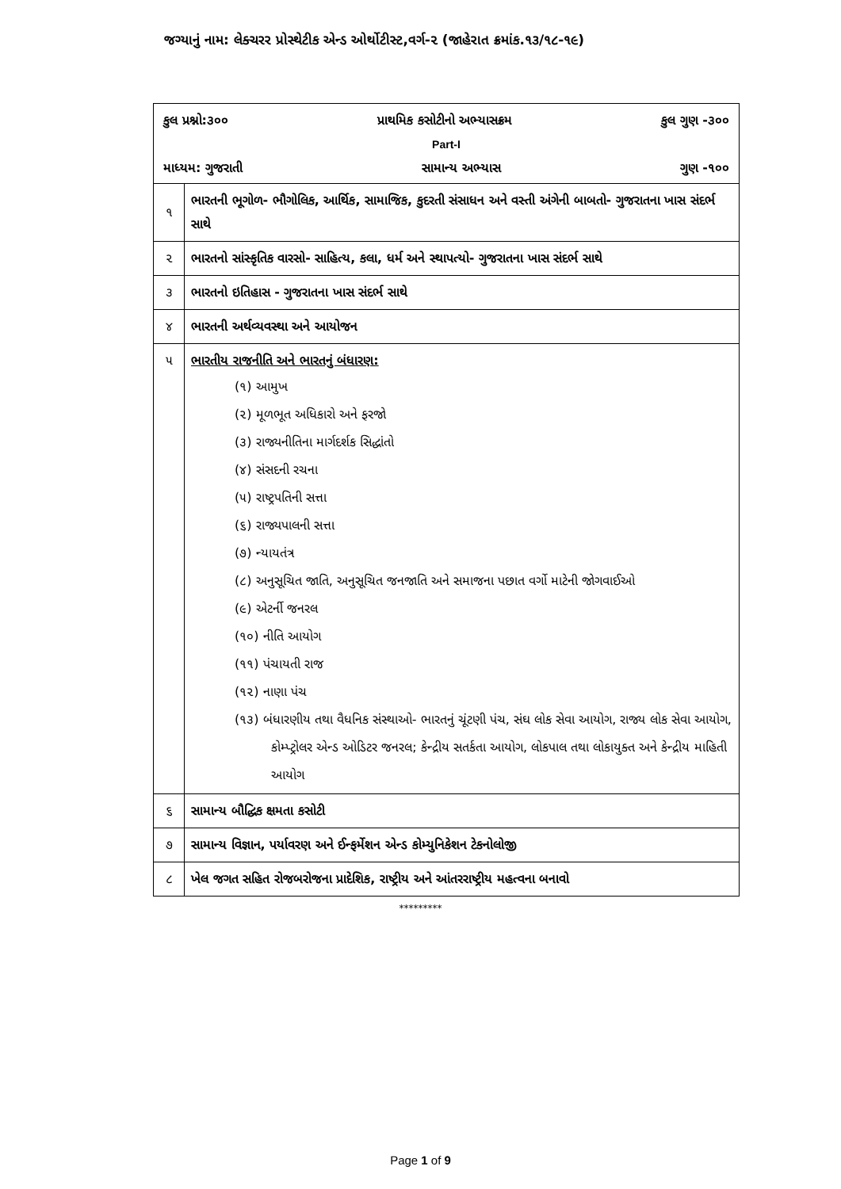જગ્યાનું નામ: લેક્ચરર પ્રોસ્થેટીક એન્ડ ઓર્થોટીસ્ટ,વર્ગ-૨ (જાહેરાત ક્રમાંક.૧૩/૧૮-૧૯)
| કુલ પ્રશ્નો:૩૦૦ પ્રાથમિક કસોટીનો અભ્યાસક્રમ કુલ ગુણ -૩૦૦ Part-I માધ્યમ: ગુજરાતી સામાન્ય અભ્યાસ ગુણ -૧૦૦ | |
| ૧ | ભારતની ભૂગોળ- ભૌગોલિક, આર્થિક, સામાજિક, કુદરતી સંસાધન અને વસ્તી અંગેની બાબતો- ગુજરાતના ખાસ સંદર્ભ સાથે |
| ૨ | ભારતનો સાંસ્કૃતિક વારસો- સાહિત્ય, કલા, ધર્મ અને સ્થાપત્યો- ગુજરાતના ખાસ સંદર્ભ સાથે |
| ૩ | ભારતનો ઇતિહાસ - ગુજરાતના ખાસ સંદર્ભ સાથે |
| ૪ | ભારતની અર્થવ્યવસ્થા અને આયોજન |
| ૫ | ભારતીય રાજનીતિ અને ભારતનું બંધારણ: (૧) આમુખ (૨) મૂળભૂત અધિકારો અને ફરજો (૩) રાજ્યનીતિના માર્ગદર્શક સિદ્ધાંતો (૪) સંસદની રચના (૫) રાષ્ટ્રપતિની સત્તા (૬) રાજ્યપાલની સત્તા (૭) ન્યાયતંત્ર (૮) અનુસૂચિત જાતિ, અનુસૂચિત જનજાતિ અને સમાજના પછાત વર્ગો માટેની જોગવાઈઓ (૯) એટર્ની જનરલ (૧૦) નીતિ આયોગ (૧૧) પંચાયતી રાજ (૧૨) નાણા પંચ (૧૩) બંધારણીય તથા વૈધનિક સંસ્થાઓ- ભારતનું ચૂંટણી પંચ, સંઘ લોક સેવા આયોગ, રાજ્ય લોક સેવા આયોગ, કોમ્પ્ટ્રોલર એન્ડ ઓડિટર જનરલ; કેન્દ્રીય સતર્કતા આયોગ, લોકપાલ તથા લોકાયુક્ત અને કેન્દ્રીય માહિતી આયોગ |
| ૬ | સામાન્ય બૌદ્ધિક ક્ષમતા કસોટી |
| ૭ | સામાન્ય વિજ્ઞાન, પર્યાવરણ અને ઈન્ફર્મેશન એન્ડ કોમ્યુનિકેશન ટેકનોલોજી |
| ૮ | ખેલ જગત સહિત રોજબરોજના પ્રાદેશિક, રાષ્ટ્રીય અને આંતરરાષ્ટ્રીય મહત્વના બનાવો |
*********
Page 1 of 9